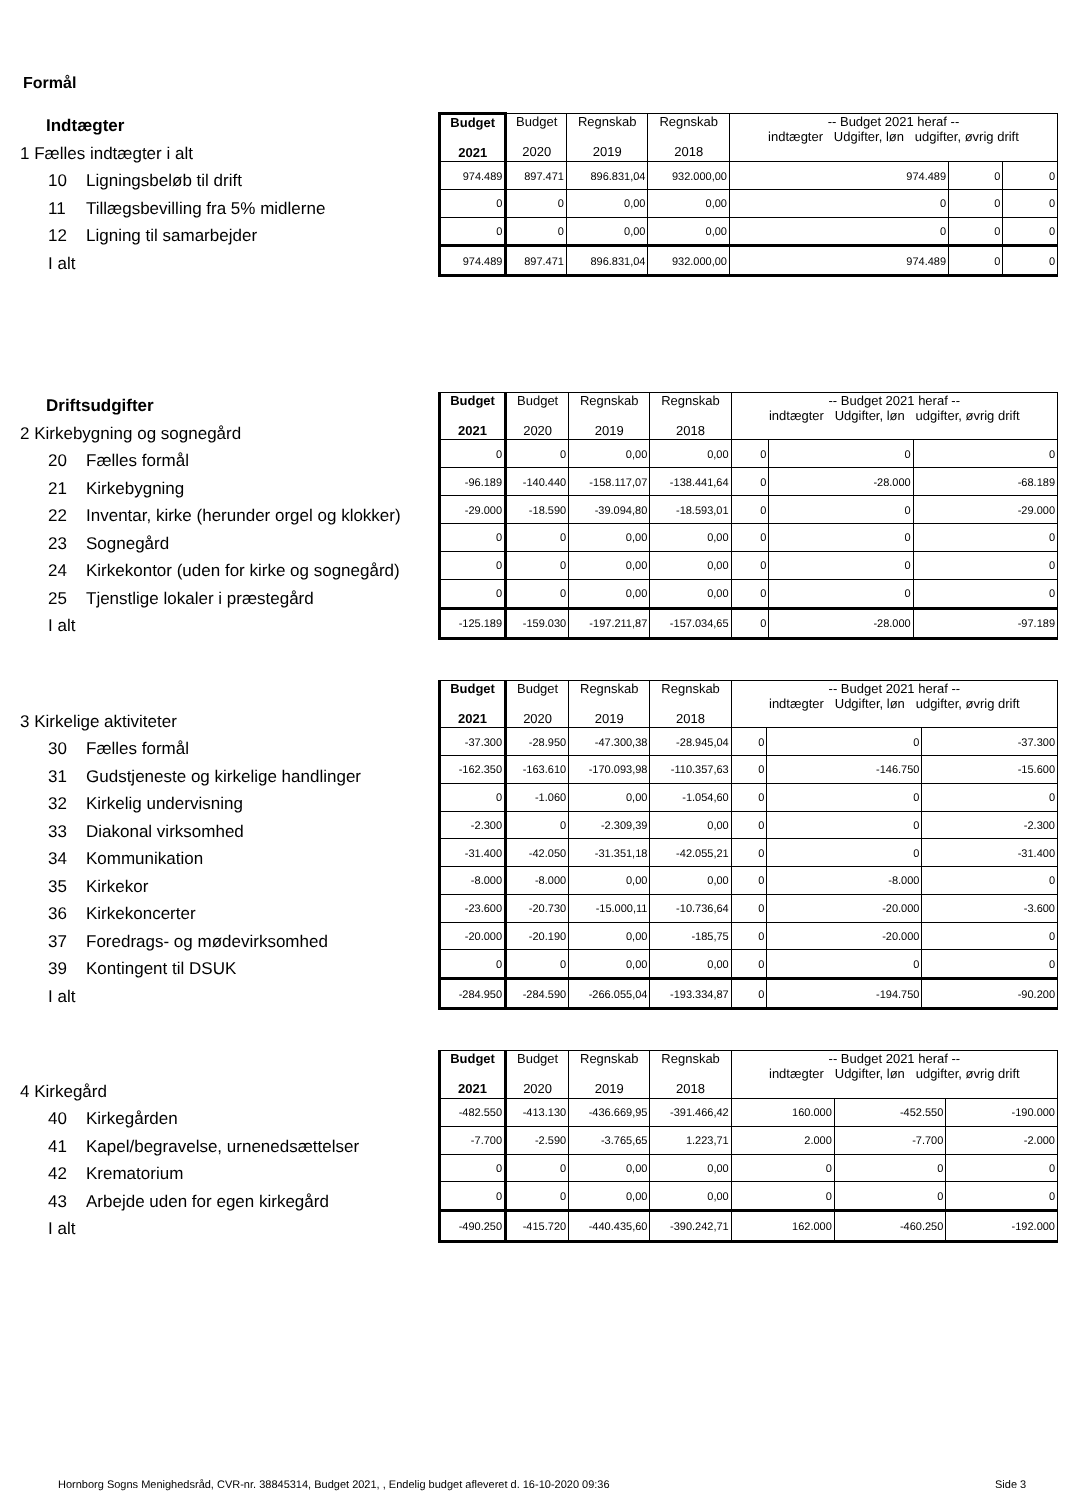Formål
Indtægter
1 Fælles indtægter i alt
10 Ligningsbeløb til drift
11 Tillægsbevilling fra 5% midlerne
12 Ligning til samarbejder
I alt
| Budget 2021 | Budget 2020 | Regnskab 2019 | Regnskab 2018 | -- Budget 2021 heraf -- indtægter Udgifter, løn udgifter, øvrig drift | | |
| --- | --- | --- | --- | --- | --- | --- |
| 974.489 | 897.471 | 896.831,04 | 932.000,00 | 974.489 | 0 | 0 |
| 0 | 0 | 0,00 | 0,00 | 0 | 0 | 0 |
| 0 | 0 | 0,00 | 0,00 | 0 | 0 | 0 |
| 974.489 | 897.471 | 896.831,04 | 932.000,00 | 974.489 | 0 | 0 |
Driftsudgifter
2 Kirkebygning og sognegård
20 Fælles formål
21 Kirkebygning
22 Inventar, kirke (herunder orgel og klokker)
23 Sognegård
24 Kirkekontor (uden for kirke og sognegård)
25 Tjenstlige lokaler i præstegård
I alt
| Budget 2021 | Budget 2020 | Regnskab 2019 | Regnskab 2018 | -- Budget 2021 heraf -- indtægter Udgifter, løn udgifter, øvrig drift | | |
| --- | --- | --- | --- | --- | --- | --- |
| 0 | 0 | 0,00 | 0,00 | 0 | 0 | 0 |
| -96.189 | -140.440 | -158.117,07 | -138.441,64 | 0 | -28.000 | -68.189 |
| -29.000 | -18.590 | -39.094,80 | -18.593,01 | 0 | 0 | -29.000 |
| 0 | 0 | 0,00 | 0,00 | 0 | 0 | 0 |
| 0 | 0 | 0,00 | 0,00 | 0 | 0 | 0 |
| 0 | 0 | 0,00 | 0,00 | 0 | 0 | 0 |
| -125.189 | -159.030 | -197.211,87 | -157.034,65 | 0 | -28.000 | -97.189 |
3 Kirkelige aktiviteter
30 Fælles formål
31 Gudstjeneste og kirkelige handlinger
32 Kirkelig undervisning
33 Diakonal virksomhed
34 Kommunikation
35 Kirkekor
36 Kirkekoncerter
37 Foredrags- og mødevirksomhed
39 Kontingent til DSUK
I alt
| Budget 2021 | Budget 2020 | Regnskab 2019 | Regnskab 2018 | -- Budget 2021 heraf -- indtægter Udgifter, løn udgifter, øvrig drift | | |
| --- | --- | --- | --- | --- | --- | --- |
| -37.300 | -28.950 | -47.300,38 | -28.945,04 | 0 | 0 | -37.300 |
| -162.350 | -163.610 | -170.093,98 | -110.357,63 | 0 | -146.750 | -15.600 |
| 0 | -1.060 | 0,00 | -1.054,60 | 0 | 0 | 0 |
| -2.300 | 0 | -2.309,39 | 0,00 | 0 | 0 | -2.300 |
| -31.400 | -42.050 | -31.351,18 | -42.055,21 | 0 | 0 | -31.400 |
| -8.000 | -8.000 | 0,00 | 0,00 | 0 | -8.000 | 0 |
| -23.600 | -20.730 | -15.000,11 | -10.736,64 | 0 | -20.000 | -3.600 |
| -20.000 | -20.190 | 0,00 | -185,75 | 0 | -20.000 | 0 |
| 0 | 0 | 0,00 | 0,00 | 0 | 0 | 0 |
| -284.950 | -284.590 | -266.055,04 | -193.334,87 | 0 | -194.750 | -90.200 |
4 Kirkegård
40 Kirkegården
41 Kapel/begravelse, urnenedsættelser
42 Krematorium
43 Arbejde uden for egen kirkegård
I alt
| Budget 2021 | Budget 2020 | Regnskab 2019 | Regnskab 2018 | -- Budget 2021 heraf -- indtægter Udgifter, løn udgifter, øvrig drift | | |
| --- | --- | --- | --- | --- | --- | --- |
| -482.550 | -413.130 | -436.669,95 | -391.466,42 | 160.000 | -452.550 | -190.000 |
| -7.700 | -2.590 | -3.765,65 | 1.223,71 | 2.000 | -7.700 | -2.000 |
| 0 | 0 | 0,00 | 0,00 | 0 | 0 | 0 |
| 0 | 0 | 0,00 | 0,00 | 0 | 0 | 0 |
| -490.250 | -415.720 | -440.435,60 | -390.242,71 | 162.000 | -460.250 | -192.000 |
Hornborg Sogns Menighedsråd, CVR-nr. 38845314, Budget 2021, , Endelig budget afleveret d. 16-10-2020 09:36
Side 3